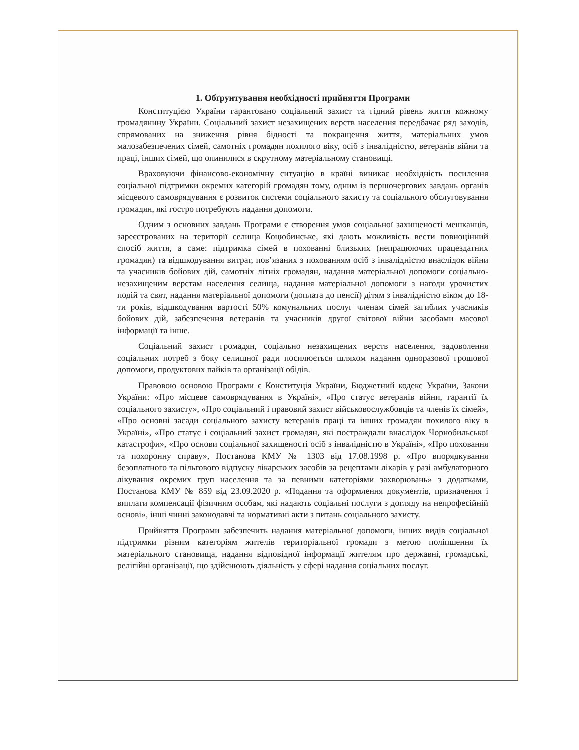1. Обґрунтування необхідності прийняття Програми
Конституцією України гарантовано соціальний захист та гідний рівень життя кожному громадянину України. Соціальний захист незахищених верств населення передбачає ряд заходів, спрямованих на зниження рівня бідності та покращення життя, матеріальних умов малозабезпечених сімей, самотніх громадян похилого віку, осіб з інвалідністю, ветеранів війни та праці, інших сімей, що опинилися в скрутному матеріальному становищі.
Враховуючи фінансово-економічну ситуацію в країні виникає необхідність посилення соціальної підтримки окремих категорій громадян тому, одним із першочергових завдань органів місцевого самоврядування є розвиток системи соціального захисту та соціального обслуговування громадян, які гостро потребують надання допомоги.
Одним з основних завдань Програми є створення умов соціальної захищеності мешканців, зареєстрованих на території селища Коцюбинське, які дають можливість вести повноцінний спосіб життя, а саме: підтримка сімей в похованні близьких (непрацюючих працездатних громадян) та відшкодування витрат, пов’язаних з похованням осіб з інвалідністю внаслідок війни та учасників бойових дій, самотніх літніх громадян, надання матеріальної допомоги соціально-незахищеним верстам населення селища, надання матеріальної допомоги з нагоди урочистих подій та свят, надання матеріальної допомоги (доплата до пенсії) дітям з інвалідністю віком до 18-ти років, відшкодування вартості 50% комунальних послуг членам сімей загиблих учасників бойових дій, забезпечення ветеранів та учасників другої світової війни засобами масової інформації та інше.
Соціальний захист громадян, соціально незахищених верств населення, задоволення соціальних потреб з боку селищної ради посилюється шляхом надання одноразової грошової допомоги, продуктових пайків та організації обідів.
Правовою основою Програми є Конституція України, Бюджетний кодекс України, Закони України: «Про місцеве самоврядування в Україні», «Про статус ветеранів війни, гарантії їх соціального захисту», «Про соціальний і правовий захист військовослужбовців та членів їх сімей», «Про основні засади соціального захисту ветеранів праці та інших громадян похилого віку в Україні», «Про статус і соціальний захист громадян, які постраждали внаслідок Чорнобильської катастрофи», «Про основи соціальної захищеності осіб з інвалідністю в Україні», «Про поховання та похоронну справу», Постанова КМУ № 1303 від 17.08.1998 р. «Про впорядкування безоплатного та пільгового відпуску лікарських засобів за рецептами лікарів у разі амбулаторного лікування окремих груп населення та за певними категоріями захворювань» з додатками, Постанова КМУ № 859 від 23.09.2020 р. «Подання та оформлення документів, призначення і виплати компенсації фізичним особам, які надають соціальні послуги з догляду на непрофесійній основі», інші чинні законодавчі та нормативні акти з питань соціального захисту.
Прийняття Програми забезпечить надання матеріальної допомоги, інших видів соціальної підтримки різним категоріям жителів територіальної громади з метою поліпшення їх матеріального становища, надання відповідної інформації жителям про державні, громадські, релігійні організації, що здійснюють діяльність у сфері надання соціальних послуг.